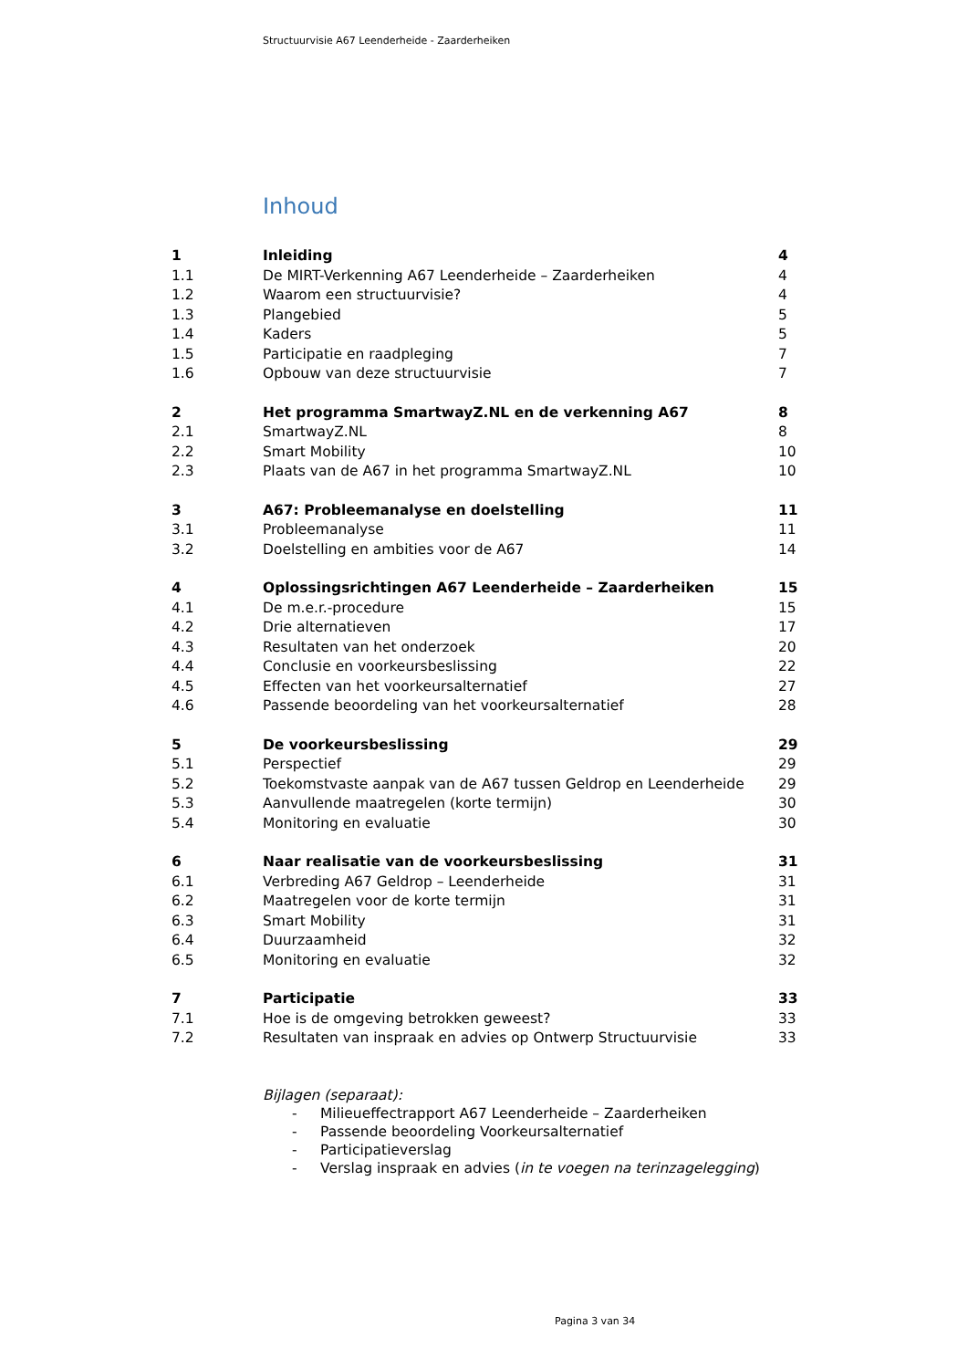Structuurvisie A67 Leenderheide - Zaarderheiken
Inhoud
| 1 | Inleiding | 4 |
| 1.1 | De MIRT-Verkenning A67 Leenderheide – Zaarderheiken | 4 |
| 1.2 | Waarom een structuurvisie? | 4 |
| 1.3 | Plangebied | 5 |
| 1.4 | Kaders | 5 |
| 1.5 | Participatie en raadpleging | 7 |
| 1.6 | Opbouw van deze structuurvisie | 7 |
| 2 | Het programma SmartwayZ.NL en de verkenning A67 | 8 |
| 2.1 | SmartwayZ.NL | 8 |
| 2.2 | Smart Mobility | 10 |
| 2.3 | Plaats van de A67 in het programma SmartwayZ.NL | 10 |
| 3 | A67: Probleemanalyse en doelstelling | 11 |
| 3.1 | Probleemanalyse | 11 |
| 3.2 | Doelstelling en ambities voor de A67 | 14 |
| 4 | Oplossingsrichtingen A67 Leenderheide – Zaarderheiken | 15 |
| 4.1 | De m.e.r.-procedure | 15 |
| 4.2 | Drie alternatieven | 17 |
| 4.3 | Resultaten van het onderzoek | 20 |
| 4.4 | Conclusie en voorkeursbeslissing | 22 |
| 4.5 | Effecten van het voorkeursalternatief | 27 |
| 4.6 | Passende beoordeling van het voorkeursalternatief | 28 |
| 5 | De voorkeursbeslissing | 29 |
| 5.1 | Perspectief | 29 |
| 5.2 | Toekomstvaste aanpak van de A67 tussen Geldrop en Leenderheide | 29 |
| 5.3 | Aanvullende maatregelen (korte termijn) | 30 |
| 5.4 | Monitoring en evaluatie | 30 |
| 6 | Naar realisatie van de voorkeursbeslissing | 31 |
| 6.1 | Verbreding A67 Geldrop – Leenderheide | 31 |
| 6.2 | Maatregelen voor de korte termijn | 31 |
| 6.3 | Smart Mobility | 31 |
| 6.4 | Duurzaamheid | 32 |
| 6.5 | Monitoring en evaluatie | 32 |
| 7 | Participatie | 33 |
| 7.1 | Hoe is de omgeving betrokken geweest? | 33 |
| 7.2 | Resultaten van inspraak en advies op Ontwerp Structuurvisie | 33 |
Bijlagen (separaat):
- Milieueffectrapport A67 Leenderheide – Zaarderheiken
- Passende beoordeling Voorkeursalternatief
- Participatieverslag
- Verslag inspraak en advies (in te voegen na terinzagelegging)
Pagina 3 van 34